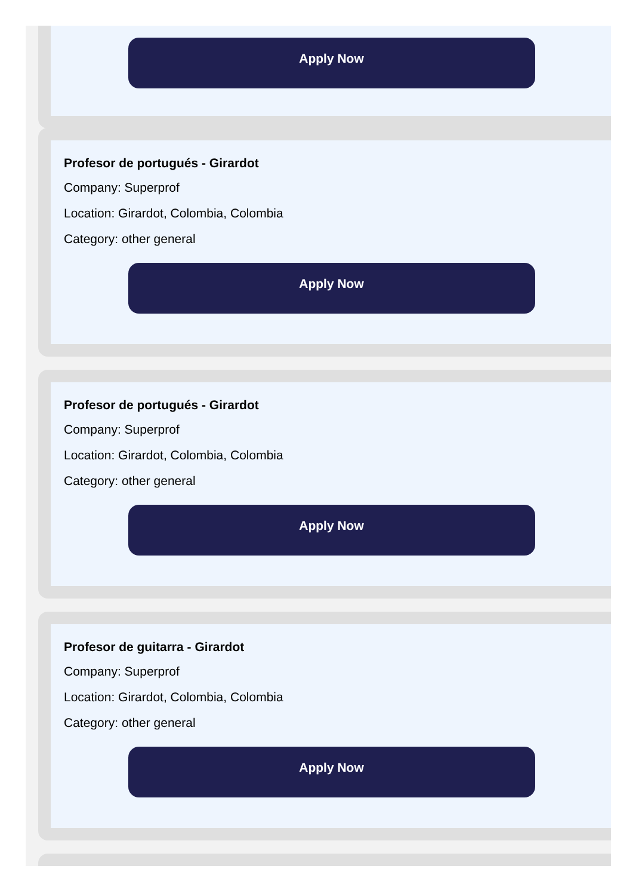Apply Now
Profesor de portugués - Girardot
Company: Superprof
Location: Girardot, Colombia, Colombia
Category: other general
Apply Now
Profesor de portugués - Girardot
Company: Superprof
Location: Girardot, Colombia, Colombia
Category: other general
Apply Now
Profesor de guitarra - Girardot
Company: Superprof
Location: Girardot, Colombia, Colombia
Category: other general
Apply Now